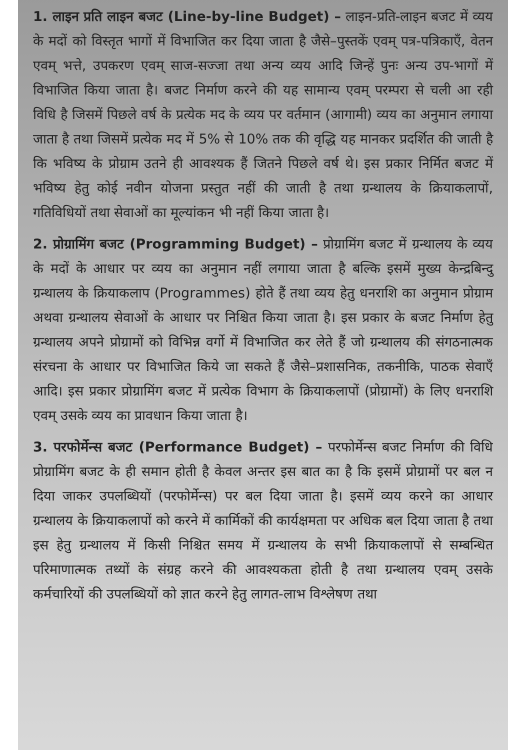1. लाइन प्रति लाइन बजट (Line-by-line Budget) – लाइन-प्रति-लाइन बजट में व्यय के मदों को विस्तृत भागों में विभाजित कर दिया जाता है जैसे–पुस्तकें एवम् पत्र-पत्रिकाएँ, वेतन एवम् भत्ते, उपकरण एवम् साज-सज्जा तथा अन्य व्यय आदि जिन्हें पुनः अन्य उप-भागों में विभाजित किया जाता है। बजट निर्माण करने की यह सामान्य एवम् परम्परा से चली आ रही विधि है जिसमें पिछले वर्ष के प्रत्येक मद के व्यय पर वर्तमान (आगामी) व्यय का अनुमान लगाया जाता है तथा जिसमें प्रत्येक मद में 5% से 10% तक की वृद्धि यह मानकर प्रदर्शित की जाती है कि भविष्य के प्रोग्राम उतने ही आवश्यक हैं जितने पिछले वर्ष थे। इस प्रकार निर्मित बजट में भविष्य हेतु कोई नवीन योजना प्रस्तुत नहीं की जाती है तथा ग्रन्थालय के क्रियाकलापों, गतिविधियों तथा सेवाओं का मूल्यांकन भी नहीं किया जाता है।
2. प्रोग्रामिंग बजट (Programming Budget) – प्रोग्रामिंग बजट में ग्रन्थालय के व्यय के मदों के आधार पर व्यय का अनुमान नहीं लगाया जाता है बल्कि इसमें मुख्य केन्द्रबिन्दु ग्रन्थालय के क्रियाकलाप (Programmes) होते हैं तथा व्यय हेतु धनराशि का अनुमान प्रोग्राम अथवा ग्रन्थालय सेवाओं के आधार पर निश्चित किया जाता है। इस प्रकार के बजट निर्माण हेतु ग्रन्थालय अपने प्रोग्रामों को विभिन्न वर्गो में विभाजित कर लेते हैं जो ग्रन्थालय की संगठनात्मक संरचना के आधार पर विभाजित किये जा सकते हैं जैसे–प्रशासनिक, तकनीकि, पाठक सेवाएँ आदि। इस प्रकार प्रोग्रामिंग बजट में प्रत्येक विभाग के क्रियाकलापों (प्रोग्रामों) के लिए धनराशि एवम् उसके व्यय का प्रावधान किया जाता है।
3. परफोर्मेन्स बजट (Performance Budget) – परफोर्मेन्स बजट निर्माण की विधि प्रोग्रामिंग बजट के ही समान होती है केवल अन्तर इस बात का है कि इसमें प्रोग्रामों पर बल न दिया जाकर उपलब्धियों (परफोर्मेन्स) पर बल दिया जाता है। इसमें व्यय करने का आधार ग्रन्थालय के क्रियाकलापों को करने में कार्मिकों की कार्यक्षमता पर अधिक बल दिया जाता है तथा इस हेतु ग्रन्थालय में किसी निश्चित समय में ग्रन्थालय के सभी क्रियाकलापों से सम्बन्धित परिमाणात्मक तथ्यों के संग्रह करने की आवश्यकता होती है तथा ग्रन्थालय एवम् उसके कर्मचारियों की उपलब्धियों को ज्ञात करने हेतु लागत-लाभ विश्लेषण तथा